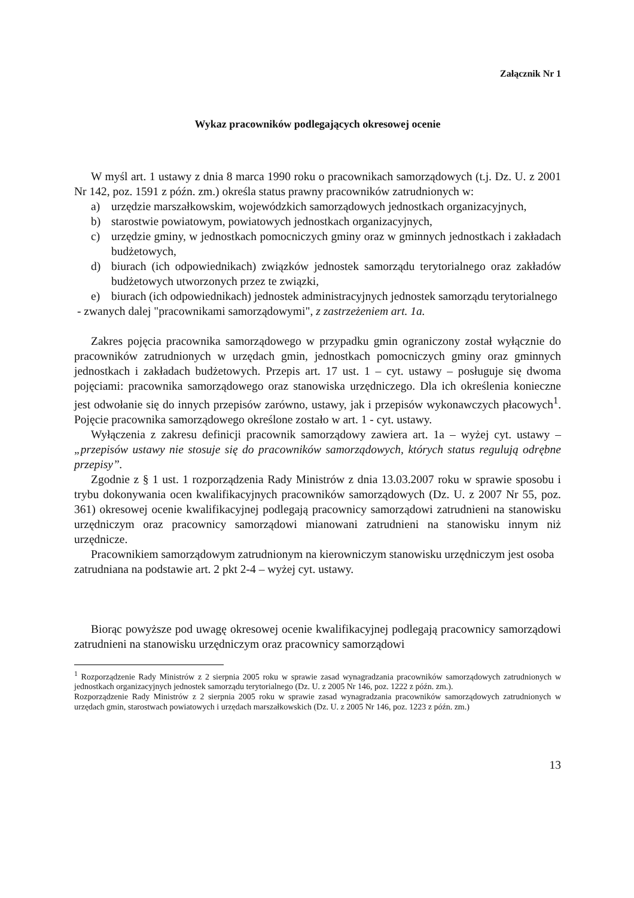Załącznik Nr 1
Wykaz pracowników podlegających okresowej ocenie
W myśl art. 1 ustawy z dnia 8 marca 1990 roku o pracownikach samorządowych (t.j. Dz. U. z 2001 Nr 142, poz. 1591 z późn. zm.) określa status prawny pracowników zatrudnionych w:
a) urzędzie marszałkowskim, wojewódzkich samorządowych jednostkach organizacyjnych,
b) starostwie powiatowym, powiatowych jednostkach organizacyjnych,
c) urzędzie gminy, w jednostkach pomocniczych gminy oraz w gminnych jednostkach i zakładach budżetowych,
d) biurach (ich odpowiednikach) związków jednostek samorządu terytorialnego oraz zakładów budżetowych utworzonych przez te związki,
e) biurach (ich odpowiednikach) jednostek administracyjnych jednostek samorządu terytorialnego
- zwanych dalej "pracownikami samorządowymi", z zastrzeżeniem art. 1a.
Zakres pojęcia pracownika samorządowego w przypadku gmin ograniczony został wyłącznie do pracowników zatrudnionych w urzędach gmin, jednostkach pomocniczych gminy oraz gminnych jednostkach i zakładach budżetowych. Przepis art. 17 ust. 1 – cyt. ustawy – posługuje się dwoma pojęciami: pracownika samorządowego oraz stanowiska urzędniczego. Dla ich określenia konieczne jest odwołanie się do innych przepisów zarówno, ustawy, jak i przepisów wykonawczych płacowych<sup>1</sup>. Pojęcie pracownika samorządowego określone zostało w art. 1 - cyt. ustawy.
Wyłączenia z zakresu definicji pracownik samorządowy zawiera art. 1a – wyżej cyt. ustawy – „przepisów ustawy nie stosuje się do pracowników samorządowych, których status regulują odrębne przepisy”.
Zgodnie z § 1 ust. 1 rozporządzenia Rady Ministrów z dnia 13.03.2007 roku w sprawie sposobu i trybu dokonywania ocen kwalifikacyjnych pracowników samorządowych (Dz. U. z 2007 Nr 55, poz. 361) okresowej ocenie kwalifikacyjnej podlegają pracownicy samorządowi zatrudnieni na stanowisku urzędniczym oraz pracownicy samorządowi mianowani zatrudnieni na stanowisku innym niż urzędnicze.
Pracownikiem samorządowym zatrudnionym na kierowniczym stanowisku urzędniczym jest osoba zatrudniana na podstawie art. 2 pkt 2-4 – wyżej cyt. ustawy.
Biorąc powyższe pod uwagę okresowej ocenie kwalifikacyjnej podlegają pracownicy samorządowi zatrudnieni na stanowisku urzędniczym oraz pracownicy samorządowi
<sup>1</sup> Rozporządzenie Rady Ministrów z 2 sierpnia 2005 roku w sprawie zasad wynagradzania pracowników samorządowych zatrudnionych w jednostkach organizacyjnych jednostek samorządu terytorialnego (Dz. U. z 2005 Nr 146, poz. 1222 z późn. zm.).
Rozporządzenie Rady Ministrów z 2 sierpnia 2005 roku w sprawie zasad wynagradzania pracowników samorządowych zatrudnionych w urzędach gmin, starostwach powiatowych i urzędach marszałkowskich (Dz. U. z 2005 Nr 146, poz. 1223 z późn. zm.)
13